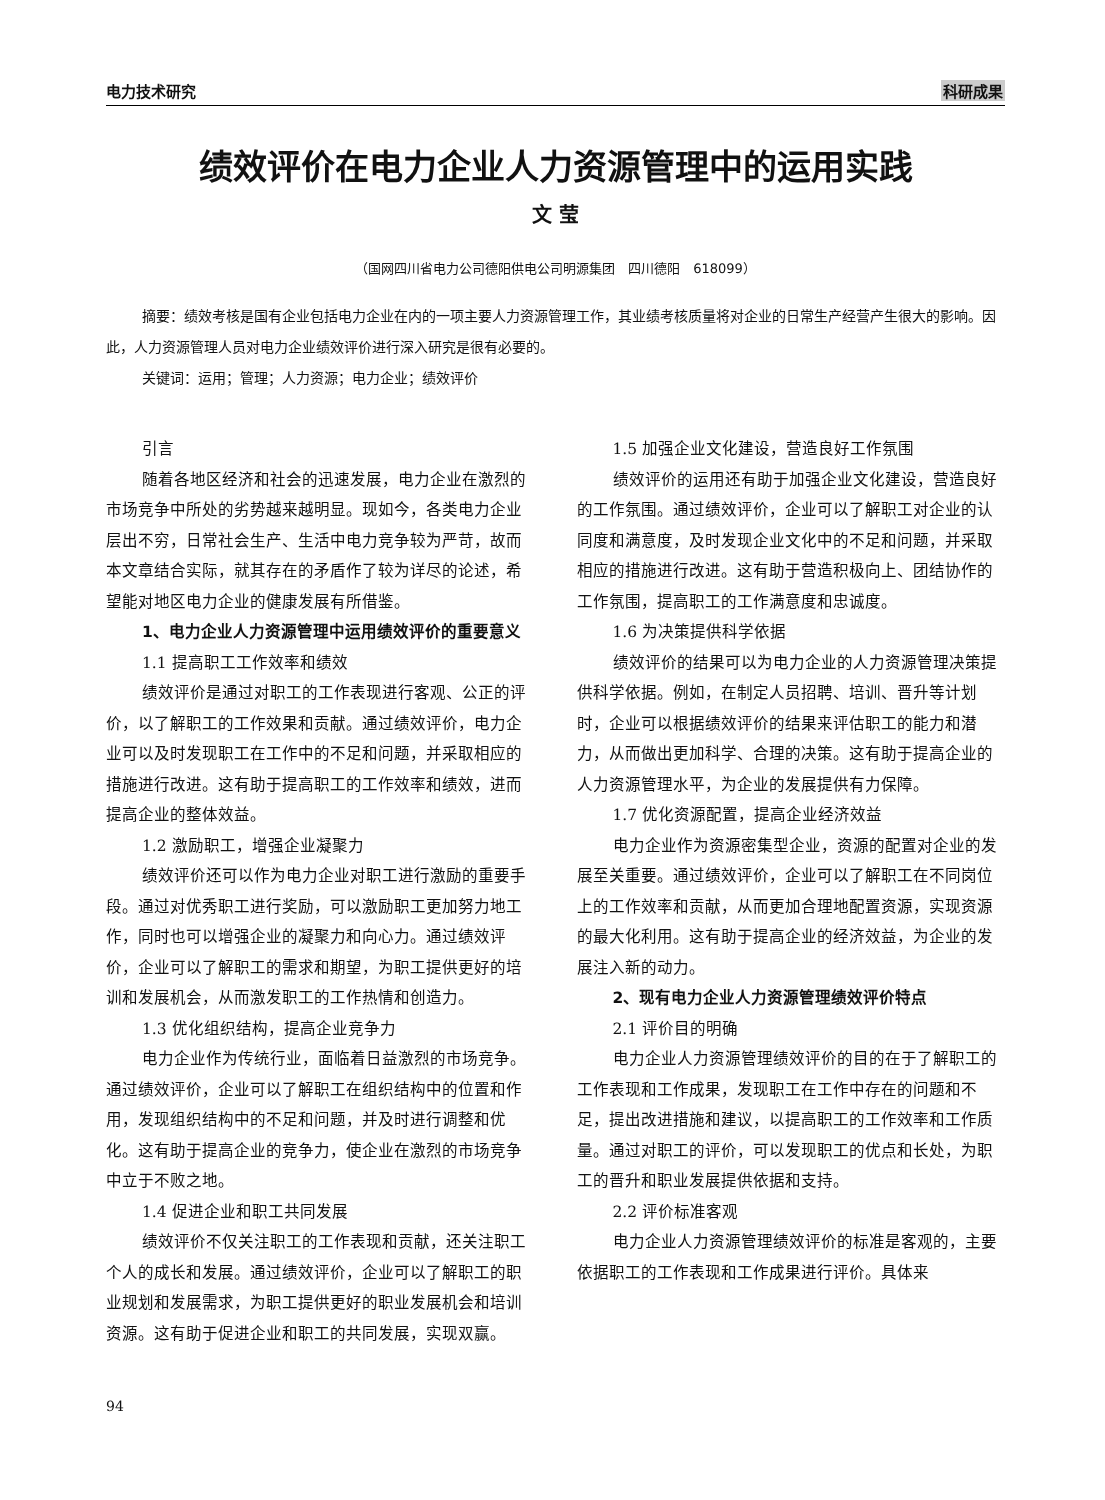电力技术研究 科研成果
绩效评价在电力企业人力资源管理中的运用实践
文 莹
（国网四川省电力公司德阳供电公司明源集团　四川德阳　618099）
摘要：绩效考核是国有企业包括电力企业在内的一项主要人力资源管理工作，其业绩考核质量将对企业的日常生产经营产生很大的影响。因此，人力资源管理人员对电力企业绩效评价进行深入研究是很有必要的。
关键词：运用；管理；人力资源；电力企业；绩效评价
引言
随着各地区经济和社会的迅速发展，电力企业在激烈的市场竞争中所处的劣势越来越明显。现如今，各类电力企业层出不穷，日常社会生产、生活中电力竞争较为严苛，故而本文章结合实际，就其存在的矛盾作了较为详尽的论述，希望能对地区电力企业的健康发展有所借鉴。
1、电力企业人力资源管理中运用绩效评价的重要意义
1.1 提高职工工作效率和绩效
绩效评价是通过对职工的工作表现进行客观、公正的评价，以了解职工的工作效果和贡献。通过绩效评价，电力企业可以及时发现职工在工作中的不足和问题，并采取相应的措施进行改进。这有助于提高职工的工作效率和绩效，进而提高企业的整体效益。
1.2 激励职工，增强企业凝聚力
绩效评价还可以作为电力企业对职工进行激励的重要手段。通过对优秀职工进行奖励，可以激励职工更加努力地工作，同时也可以增强企业的凝聚力和向心力。通过绩效评价，企业可以了解职工的需求和期望，为职工提供更好的培训和发展机会，从而激发职工的工作热情和创造力。
1.3 优化组织结构，提高企业竞争力
电力企业作为传统行业，面临着日益激烈的市场竞争。通过绩效评价，企业可以了解职工在组织结构中的位置和作用，发现组织结构中的不足和问题，并及时进行调整和优化。这有助于提高企业的竞争力，使企业在激烈的市场竞争中立于不败之地。
1.4 促进企业和职工共同发展
绩效评价不仅关注职工的工作表现和贡献，还关注职工个人的成长和发展。通过绩效评价，企业可以了解职工的职业规划和发展需求，为职工提供更好的职业发展机会和培训资源。这有助于促进企业和职工的共同发展，实现双赢。
1.5 加强企业文化建设，营造良好工作氛围
绩效评价的运用还有助于加强企业文化建设，营造良好的工作氛围。通过绩效评价，企业可以了解职工对企业的认同度和满意度，及时发现企业文化中的不足和问题，并采取相应的措施进行改进。这有助于营造积极向上、团结协作的工作氛围，提高职工的工作满意度和忠诚度。
1.6 为决策提供科学依据
绩效评价的结果可以为电力企业的人力资源管理决策提供科学依据。例如，在制定人员招聘、培训、晋升等计划时，企业可以根据绩效评价的结果来评估职工的能力和潜力，从而做出更加科学、合理的决策。这有助于提高企业的人力资源管理水平，为企业的发展提供有力保障。
1.7 优化资源配置，提高企业经济效益
电力企业作为资源密集型企业，资源的配置对企业的发展至关重要。通过绩效评价，企业可以了解职工在不同岗位上的工作效率和贡献，从而更加合理地配置资源，实现资源的最大化利用。这有助于提高企业的经济效益，为企业的发展注入新的动力。
2、现有电力企业人力资源管理绩效评价特点
2.1 评价目的明确
电力企业人力资源管理绩效评价的目的在于了解职工的工作表现和工作成果，发现职工在工作中存在的问题和不足，提出改进措施和建议，以提高职工的工作效率和工作质量。通过对职工的评价，可以发现职工的优点和长处，为职工的晋升和职业发展提供依据和支持。
2.2 评价标准客观
电力企业人力资源管理绩效评价的标准是客观的，主要依据职工的工作表现和工作成果进行评价。具体来
94